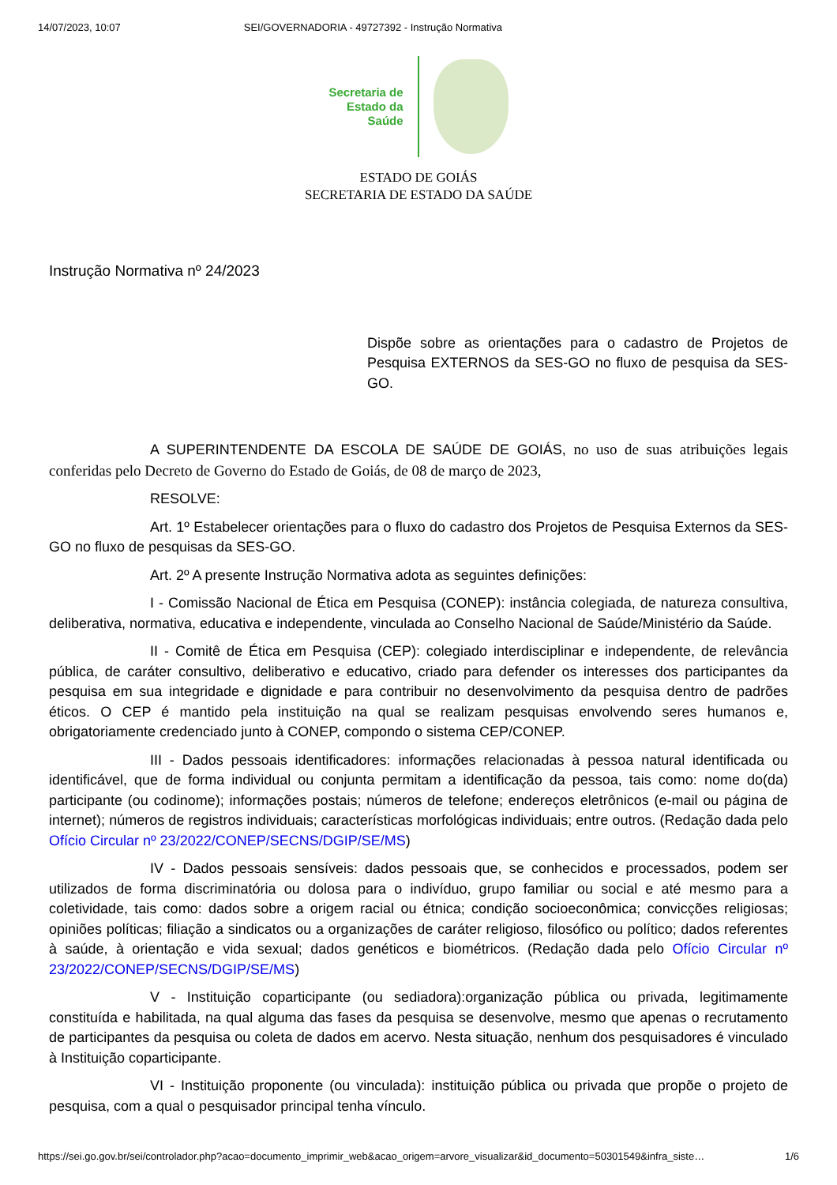14/07/2023, 10:07 SEI/GOVERNADORIA - 49727392 - Instrução Normativa
Secretaria de
Estado da
Saúde
ESTADO DE GOIÁS
SECRETARIA DE ESTADO DA SAÚDE
Instrução Normativa nº 24/2023
Dispõe sobre as orientações para o cadastro de Projetos de Pesquisa EXTERNOS da SES-GO no fluxo de pesquisa da SES-GO.
A SUPERINTENDENTE DA ESCOLA DE SAÚDE DE GOIÁS, no uso de suas atribuições legais conferidas pelo Decreto de Governo do Estado de Goiás, de 08 de março de 2023,
RESOLVE:
Art. 1º Estabelecer orientações para o fluxo do cadastro dos Projetos de Pesquisa Externos da SES-GO no fluxo de pesquisas da SES-GO.
Art. 2º A presente Instrução Normativa adota as seguintes definições:
I - Comissão Nacional de Ética em Pesquisa (CONEP): instância colegiada, de natureza consultiva, deliberativa, normativa, educativa e independente, vinculada ao Conselho Nacional de Saúde/Ministério da Saúde.
II - Comitê de Ética em Pesquisa (CEP): colegiado interdisciplinar e independente, de relevância pública, de caráter consultivo, deliberativo e educativo, criado para defender os interesses dos participantes da pesquisa em sua integridade e dignidade e para contribuir no desenvolvimento da pesquisa dentro de padrões éticos. O CEP é mantido pela instituição na qual se realizam pesquisas envolvendo seres humanos e, obrigatoriamente credenciado junto à CONEP, compondo o sistema CEP/CONEP.
III - Dados pessoais identificadores: informações relacionadas à pessoa natural identificada ou identificável, que de forma individual ou conjunta permitam a identificação da pessoa, tais como: nome do(da) participante (ou codinome); informações postais; números de telefone; endereços eletrônicos (e-mail ou página de internet); números de registros individuais; características morfológicas individuais; entre outros. (Redação dada pelo Ofício Circular nº 23/2022/CONEP/SECNS/DGIP/SE/MS)
IV - Dados pessoais sensíveis: dados pessoais que, se conhecidos e processados, podem ser utilizados de forma discriminatória ou dolosa para o indivíduo, grupo familiar ou social e até mesmo para a coletividade, tais como: dados sobre a origem racial ou étnica; condição socioeconômica; convicções religiosas; opiniões políticas; filiação a sindicatos ou a organizações de caráter religioso, filosófico ou político; dados referentes à saúde, à orientação e vida sexual; dados genéticos e biométricos. (Redação dada pelo Ofício Circular nº 23/2022/CONEP/SECNS/DGIP/SE/MS)
V - Instituição coparticipante (ou sediadora):organização pública ou privada, legitimamente constituída e habilitada, na qual alguma das fases da pesquisa se desenvolve, mesmo que apenas o recrutamento de participantes da pesquisa ou coleta de dados em acervo. Nesta situação, nenhum dos pesquisadores é vinculado à Instituição coparticipante.
VI - Instituição proponente (ou vinculada): instituição pública ou privada que propõe o projeto de pesquisa, com a qual o pesquisador principal tenha vínculo.
https://sei.go.gov.br/sei/controlador.php?acao=documento_imprimir_web&acao_origem=arvore_visualizar&id_documento=50301549&infra_siste… 1/6